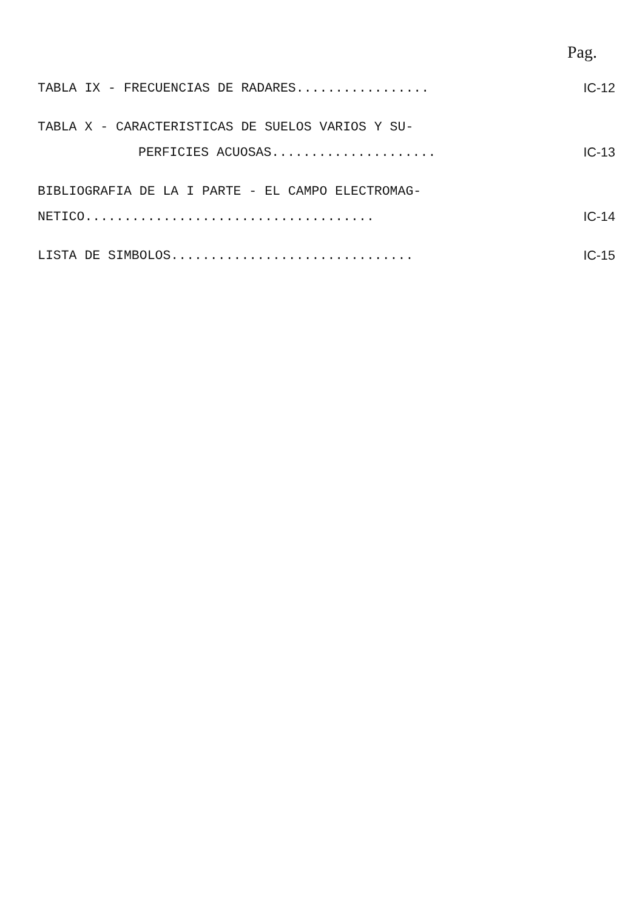Pag.
TABLA IX - FRECUENCIAS DE RADARES................. IC-12
TABLA X - CARACTERISTICAS DE SUELOS VARIOS Y SU-
PERFICIES ACUOSAS..................... IC-13
BIBLIOGRAFIA DE LA I PARTE - EL CAMPO ELECTROMAG-
NETICO..................................... IC-14
LISTA DE SIMBOLOS............................... IC-15